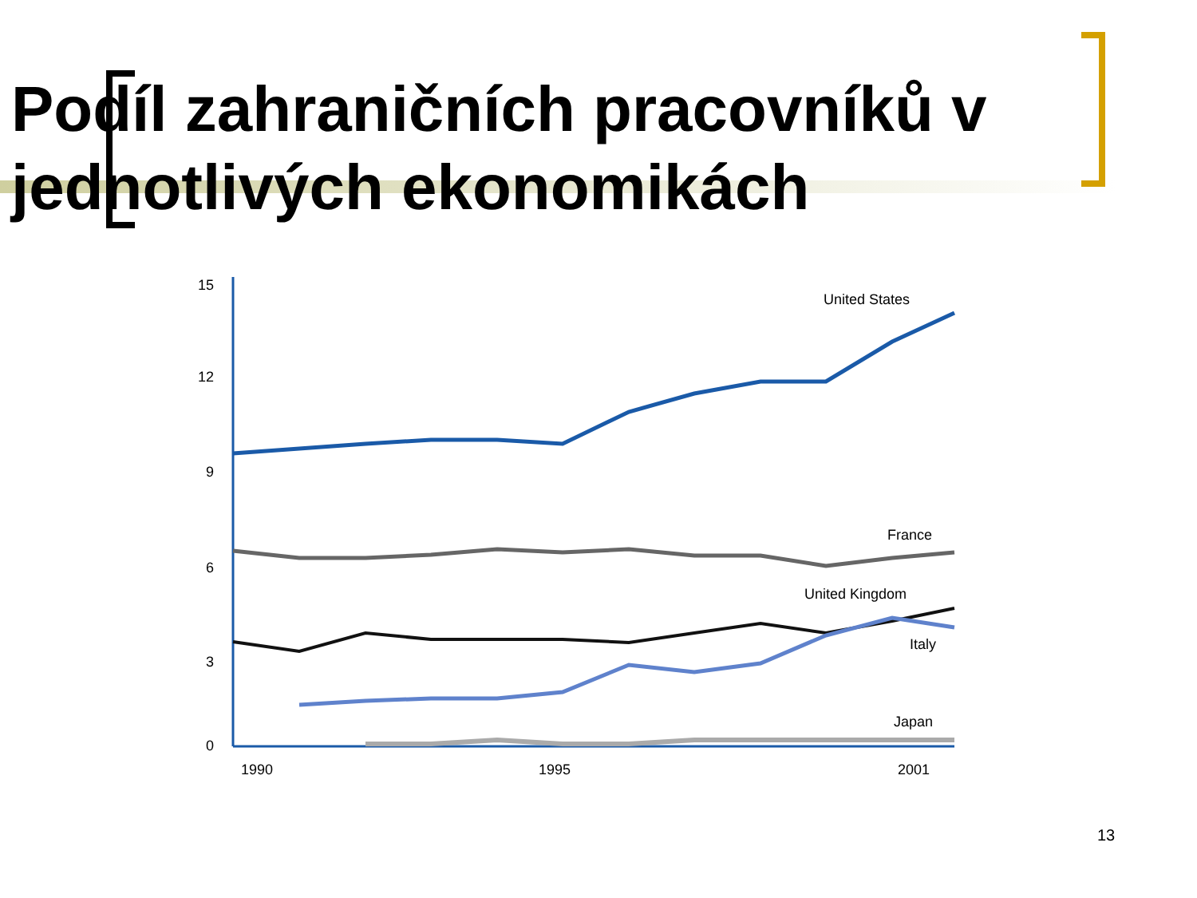Podíl zahraničních pracovníků v jednotlivých ekonomikách
15
12
9
6
3
0
1990
1995
2001
United States
France
United Kingdom
Italy
Japan
13